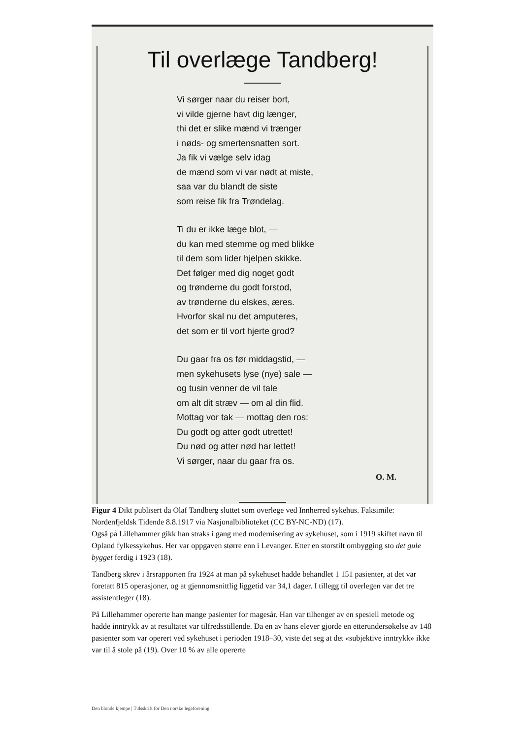Til overlæge Tandberg!
Vi sørger naar du reiser bort,
vi vilde gjerne havt dig længer,
thi det er slike mænd vi trænger
i nøds- og smertensnatten sort.
Ja fik vi vælge selv idag
de mænd som vi var nødt at miste,
saa var du blandt de siste
som reise fik fra Trøndelag.
Ti du er ikke læge blot, —
du kan med stemme og med blikke
til dem som lider hjelpen skikke.
Det følger med dig noget godt
og trønderne du godt forstod,
av trønderne du elskes, æres.
Hvorfor skal nu det amputeres,
det som er til vort hjerte grod?
Du gaar fra os før middagstid, —
men sykehusets lyse (nye) sale —
og tusin venner de vil tale
om alt dit stræv — om al din flid.
Mottag vor tak — mottag den ros:
Du godt og atter godt utrettet!
Du nød og atter nød har lettet!
Vi sørger, naar du gaar fra os.
O. M.
Figur 4 Dikt publisert da Olaf Tandberg sluttet som overlege ved Innherred sykehus. Faksimile: Nordenfjeldsk Tidende 8.8.1917 via Nasjonalbiblioteket (CC BY-NC-ND) (17).
Også på Lillehammer gikk han straks i gang med modernisering av sykehuset, som i 1919 skiftet navn til Opland fylkessykehus. Her var oppgaven større enn i Levanger. Etter en storstilt ombygging sto det gule bygget ferdig i 1923 (18).
Tandberg skrev i årsrapporten fra 1924 at man på sykehuset hadde behandlet 1 151 pasienter, at det var foretatt 815 operasjoner, og at gjennomsnittlig liggetid var 34,1 dager. I tillegg til overlegen var det tre assistentleger (18).
På Lillehammer opererte han mange pasienter for magesår. Han var tilhenger av en spesiell metode og hadde inntrykk av at resultatet var tilfredsstillende. Da en av hans elever gjorde en etterundersøkelse av 148 pasienter som var operert ved sykehuset i perioden 1918–30, viste det seg at det «subjektive inntrykk» ikke var til å stole på (19). Over 10 % av alle opererte
Den blonde kjempe | Tidsskrift for Den norske legeforening